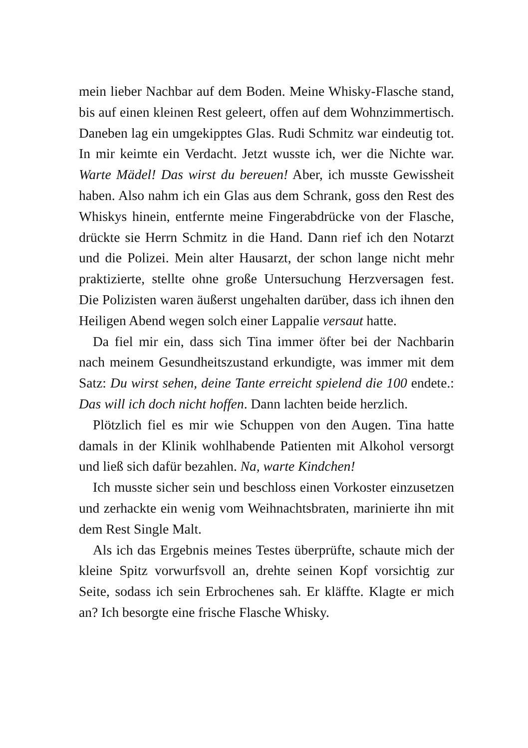mein lieber Nachbar auf dem Boden. Meine Whisky-Flasche stand, bis auf einen kleinen Rest geleert, offen auf dem Wohnzimmertisch. Daneben lag ein umgekipptes Glas. Rudi Schmitz war eindeutig tot. In mir keimte ein Verdacht. Jetzt wusste ich, wer die Nichte war. Warte Mädel! Das wirst du bereuen! Aber, ich musste Gewissheit haben. Also nahm ich ein Glas aus dem Schrank, goss den Rest des Whiskys hinein, entfernte meine Fingerabdrücke von der Flasche, drückte sie Herrn Schmitz in die Hand. Dann rief ich den Notarzt und die Polizei. Mein alter Hausarzt, der schon lange nicht mehr praktizierte, stellte ohne große Untersuchung Herzversagen fest. Die Polizisten waren äußerst ungehalten darüber, dass ich ihnen den Heiligen Abend wegen solch einer Lappalie versaut hatte.
Da fiel mir ein, dass sich Tina immer öfter bei der Nachbarin nach meinem Gesundheitszustand erkundigte, was immer mit dem Satz: Du wirst sehen, deine Tante erreicht spielend die 100 endete.: Das will ich doch nicht hoffen. Dann lachten beide herzlich.
Plötzlich fiel es mir wie Schuppen von den Augen. Tina hatte damals in der Klinik wohlhabende Patienten mit Alkohol versorgt und ließ sich dafür bezahlen. Na, warte Kindchen!
Ich musste sicher sein und beschloss einen Vorkoster einzusetzen und zerhackte ein wenig vom Weihnachtsbraten, marinierte ihn mit dem Rest Single Malt.
Als ich das Ergebnis meines Testes überprüfte, schaute mich der kleine Spitz vorwurfsvoll an, drehte seinen Kopf vorsichtig zur Seite, sodass ich sein Erbrochenes sah. Er kläffte. Klagte er mich an? Ich besorgte eine frische Flasche Whisky.